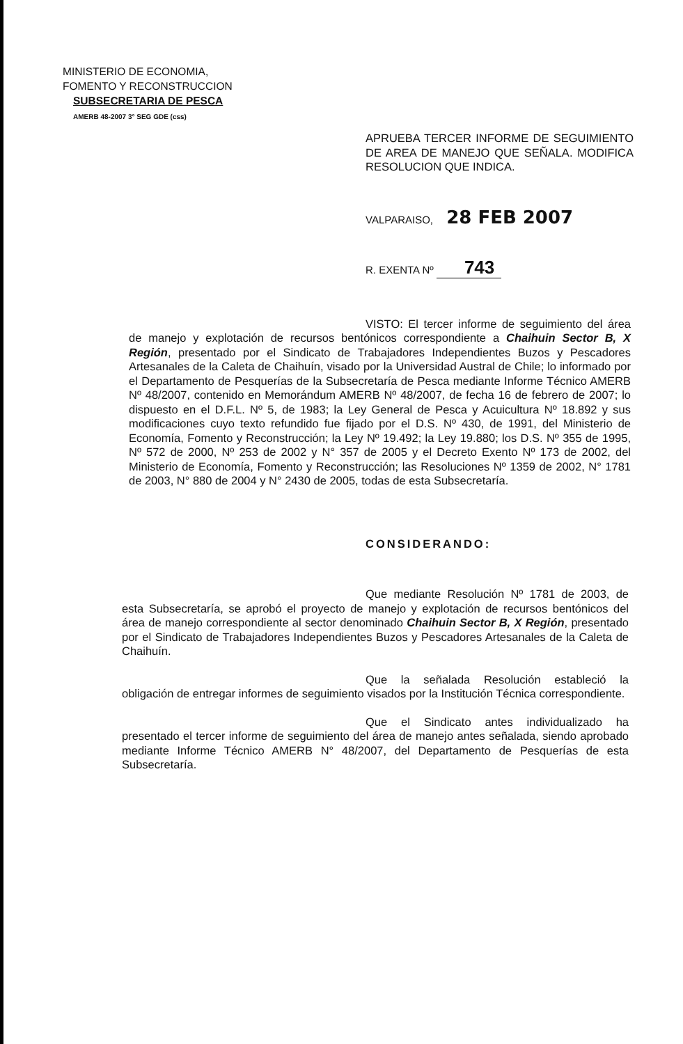MINISTERIO DE ECONOMIA,
FOMENTO Y RECONSTRUCCION
SUBSECRETARIA DE PESCA
AMERB 48-2007 3° SEG GDE (css)
APRUEBA TERCER INFORME DE SEGUIMIENTO DE AREA DE MANEJO QUE SEÑALA. MODIFICA RESOLUCION QUE INDICA.
VALPARAISO, 28 FEB 2007
R. EXENTA Nº 743
VISTO: El tercer informe de seguimiento del área de manejo y explotación de recursos bentónicos correspondiente a Chaihuin Sector B, X Región, presentado por el Sindicato de Trabajadores Independientes Buzos y Pescadores Artesanales de la Caleta de Chaihuín, visado por la Universidad Austral de Chile; lo informado por el Departamento de Pesquerías de la Subsecretaría de Pesca mediante Informe Técnico AMERB Nº 48/2007, contenido en Memorándum AMERB Nº 48/2007, de fecha 16 de febrero de 2007; lo dispuesto en el D.F.L. Nº 5, de 1983; la Ley General de Pesca y Acuicultura Nº 18.892 y sus modificaciones cuyo texto refundido fue fijado por el D.S. Nº 430, de 1991, del Ministerio de Economía, Fomento y Reconstrucción; la Ley Nº 19.492; la Ley 19.880; los D.S. Nº 355 de 1995, Nº 572 de 2000, Nº 253 de 2002 y N° 357 de 2005 y el Decreto Exento Nº 173 de 2002, del Ministerio de Economía, Fomento y Reconstrucción; las Resoluciones Nº 1359 de 2002, N° 1781 de 2003, N° 880 de 2004 y N° 2430 de 2005, todas de esta Subsecretaría.
CONSIDERANDO:
Que mediante Resolución Nº 1781 de 2003, de esta Subsecretaría, se aprobó el proyecto de manejo y explotación de recursos bentónicos del área de manejo correspondiente al sector denominado Chaihuin Sector B, X Región, presentado por el Sindicato de Trabajadores Independientes Buzos y Pescadores Artesanales de la Caleta de Chaihuín.
Que la señalada Resolución estableció la obligación de entregar informes de seguimiento visados por la Institución Técnica correspondiente.
Que el Sindicato antes individualizado ha presentado el tercer informe de seguimiento del área de manejo antes señalada, siendo aprobado mediante Informe Técnico AMERB N° 48/2007, del Departamento de Pesquerías de esta Subsecretaría.